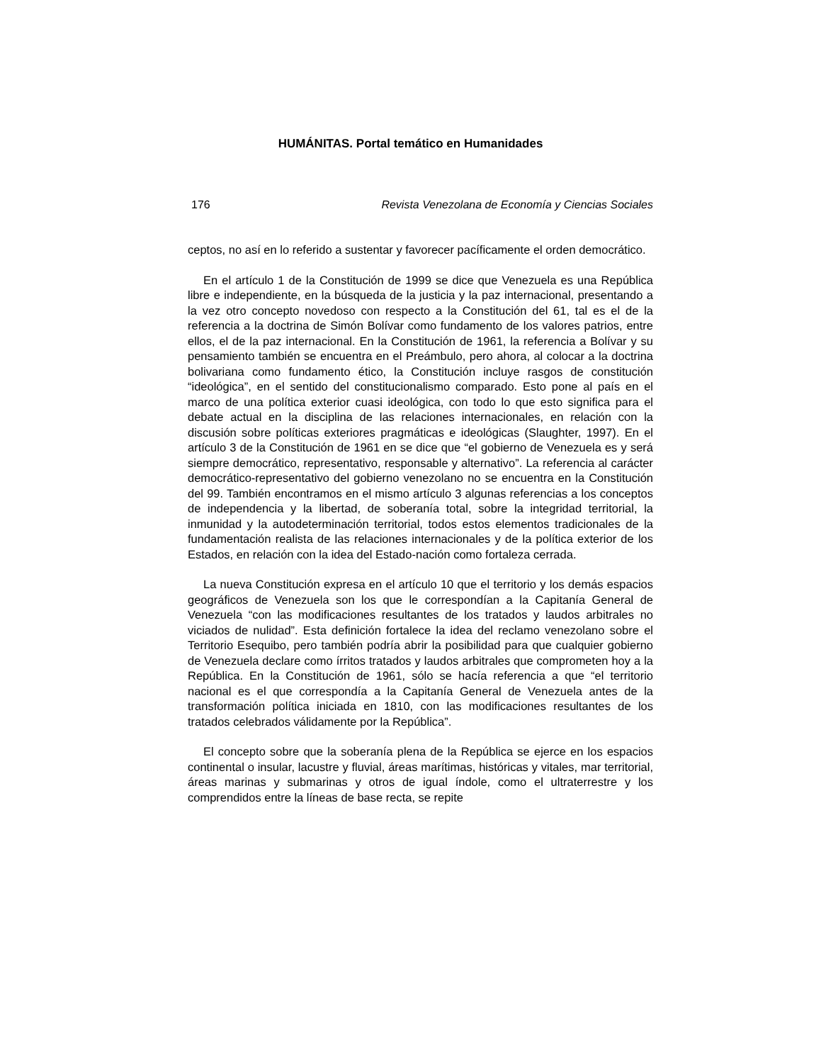HUMÁNITAS. Portal temático en Humanidades
176 Revista Venezolana de Economía y Ciencias Sociales
ceptos, no así en lo referido a sustentar y favorecer pacíficamente el orden democrático.
En el artículo 1 de la Constitución de 1999 se dice que Venezuela es una República libre e independiente, en la búsqueda de la justicia y la paz internacional, presentando a la vez otro concepto novedoso con respecto a la Constitución del 61, tal es el de la referencia a la doctrina de Simón Bolívar como fundamento de los valores patrios, entre ellos, el de la paz internacional. En la Constitución de 1961, la referencia a Bolívar y su pensamiento también se encuentra en el Preámbulo, pero ahora, al colocar a la doctrina bolivariana como fundamento ético, la Constitución incluye rasgos de constitución “ideológica”, en el sentido del constitucionalismo comparado. Esto pone al país en el marco de una política exterior cuasi ideológica, con todo lo que esto significa para el debate actual en la disciplina de las relaciones internacionales, en relación con la discusión sobre políticas exteriores pragmáticas e ideológicas (Slaughter, 1997). En el artículo 3 de la Constitución de 1961 en se dice que “el gobierno de Venezuela es y será siempre democrático, representativo, responsable y alternativo”. La referencia al carácter democrático-representativo del gobierno venezolano no se encuentra en la Constitución del 99. También encontramos en el mismo artículo 3 algunas referencias a los conceptos de independencia y la libertad, de soberanía total, sobre la integridad territorial, la inmunidad y la autodeterminación territorial, todos estos elementos tradicionales de la fundamentación realista de las relaciones internacionales y de la política exterior de los Estados, en relación con la idea del Estado-nación como fortaleza cerrada.
La nueva Constitución expresa en el artículo 10 que el territorio y los demás espacios geográficos de Venezuela son los que le correspondían a la Capitanía General de Venezuela “con las modificaciones resultantes de los tratados y laudos arbitrales no viciados de nulidad”. Esta definición fortalece la idea del reclamo venezolano sobre el Territorio Esequibo, pero también podría abrir la posibilidad para que cualquier gobierno de Venezuela declare como írritos tratados y laudos arbitrales que comprometen hoy a la República. En la Constitución de 1961, sólo se hacía referencia a que “el territorio nacional es el que correspondía a la Capitanía General de Venezuela antes de la transformación política iniciada en 1810, con las modificaciones resultantes de los tratados celebrados válidamente por la República”.
El concepto sobre que la soberanía plena de la República se ejerce en los espacios continental o insular, lacustre y fluvial, áreas marítimas, históricas y vitales, mar territorial, áreas marinas y submarinas y otros de igual índole, como el ultraterrestre y los comprendidos entre la líneas de base recta, se repite